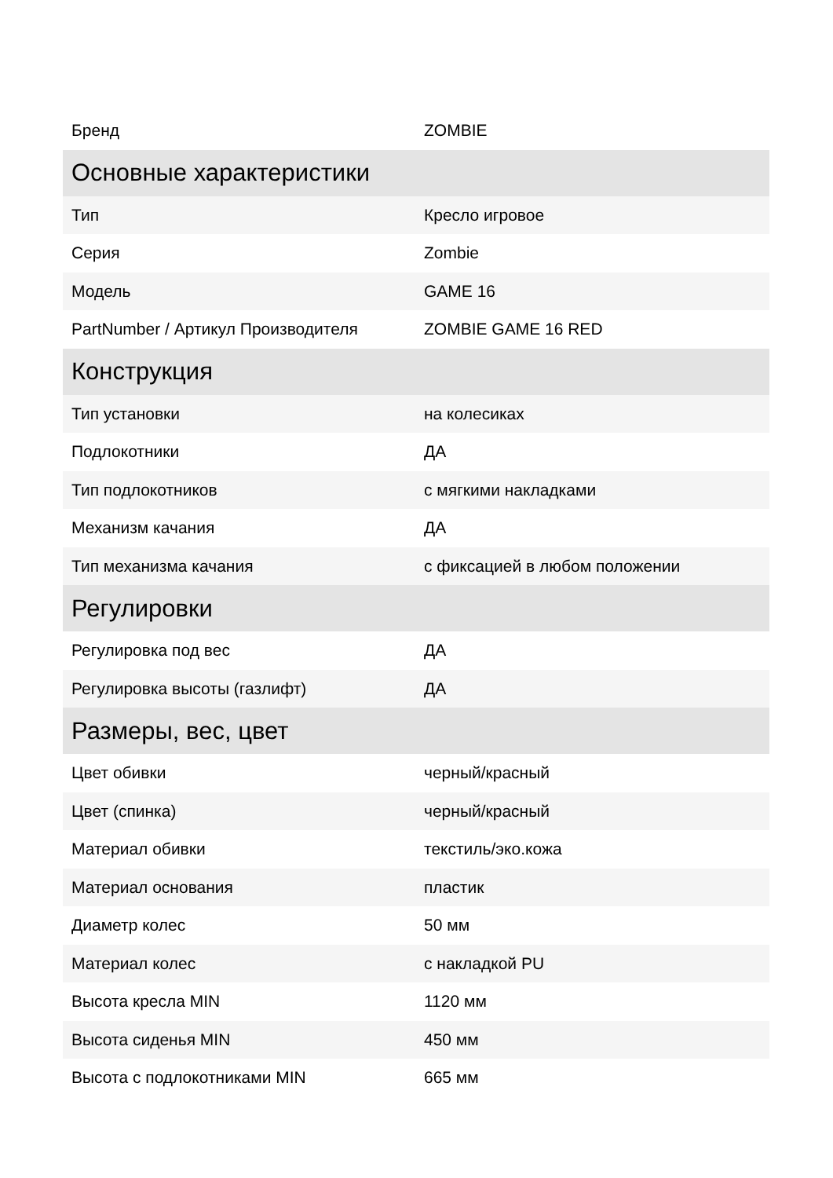| Бренд | ZOMBIE |
| Основные характеристики | |
| Тип | Кресло игровое |
| Серия | Zombie |
| Модель | GAME 16 |
| PartNumber / Артикул Производителя | ZOMBIE GAME 16 RED |
| Конструкция | |
| Тип установки | на колесиках |
| Подлокотники | ДА |
| Тип подлокотников | с мягкими накладками |
| Механизм качания | ДА |
| Тип механизма качания | с фиксацией в любом положении |
| Регулировки | |
| Регулировка под вес | ДА |
| Регулировка высоты (газлифт) | ДА |
| Размеры, вес, цвет | |
| Цвет обивки | черный/красный |
| Цвет (спинка) | черный/красный |
| Материал обивки | текстиль/эко.кожа |
| Материал основания | пластик |
| Диаметр колес | 50 мм |
| Материал колес | с накладкой PU |
| Высота кресла MIN | 1120 мм |
| Высота сиденья MIN | 450 мм |
| Высота с подлокотниками MIN | 665 мм |